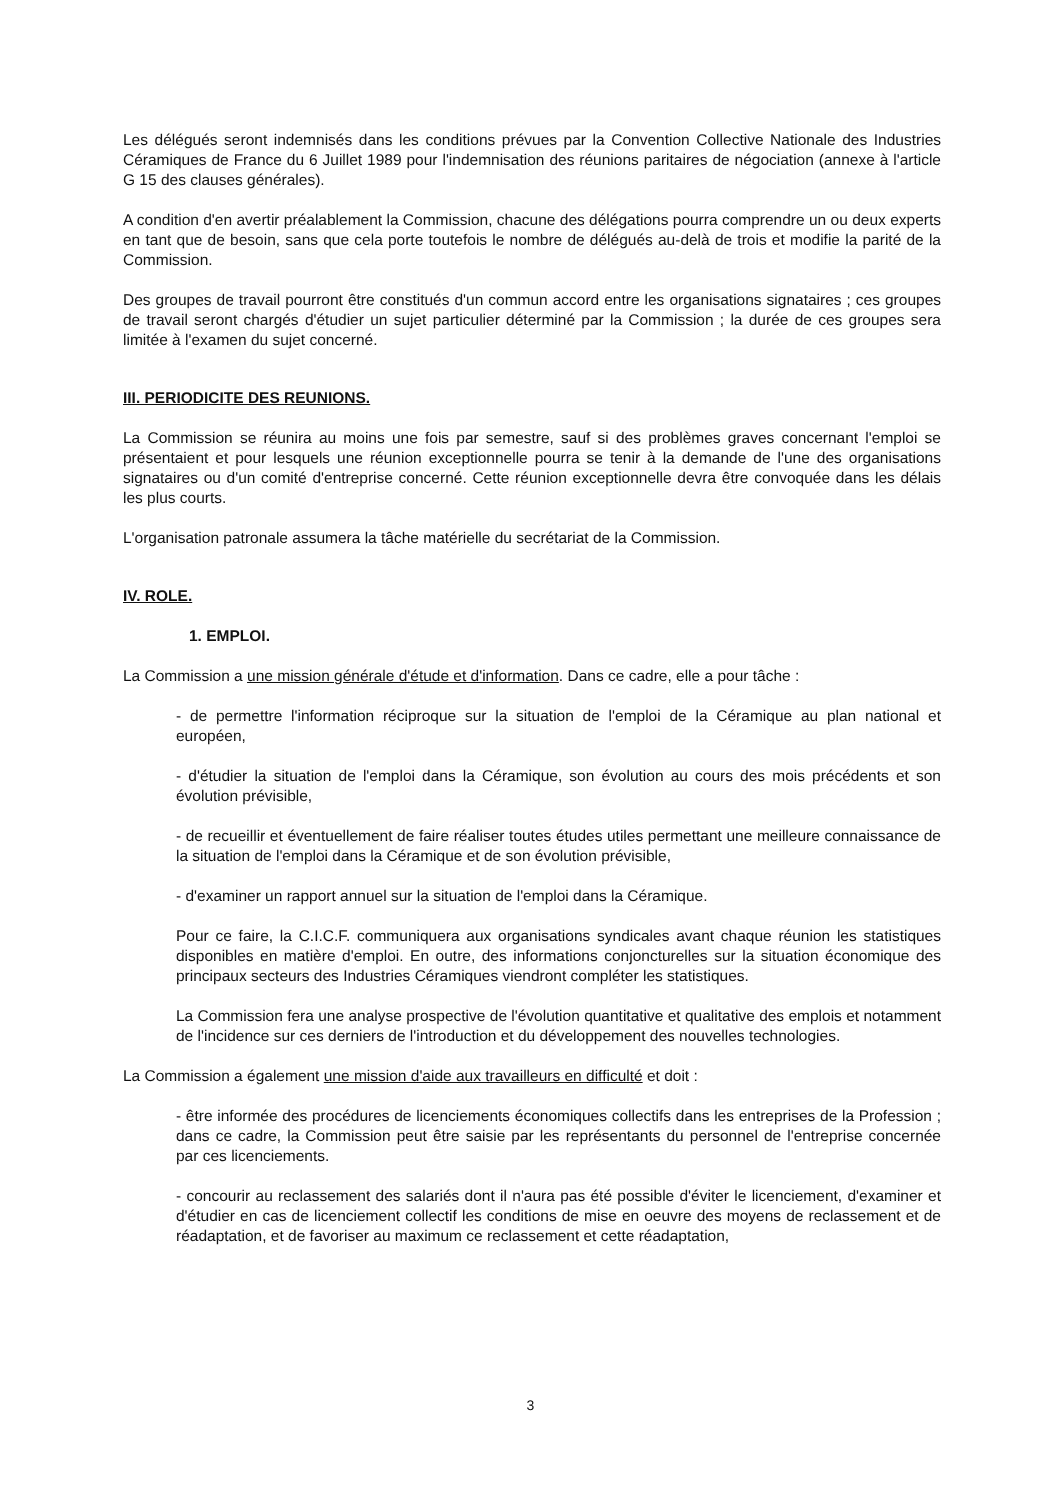Les délégués seront indemnisés dans les conditions prévues par la Convention Collective Nationale des Industries Céramiques de France du 6 Juillet 1989 pour l'indemnisation des réunions paritaires de négociation (annexe à l'article G 15 des clauses générales).
A condition d'en avertir préalablement la Commission, chacune des délégations pourra comprendre un ou deux experts en tant que de besoin, sans que cela porte toutefois le nombre de délégués au-delà de trois et modifie la parité de la Commission.
Des groupes de travail pourront être constitués d'un commun accord entre les organisations signataires ; ces groupes de travail seront chargés d'étudier un sujet particulier déterminé par la Commission ; la durée de ces groupes sera limitée à l'examen du sujet concerné.
III. PERIODICITE DES REUNIONS.
La Commission se réunira au moins une fois par semestre, sauf si des problèmes graves concernant l'emploi se présentaient et pour lesquels une réunion exceptionnelle pourra se tenir à la demande de l'une des organisations signataires ou d'un comité d'entreprise concerné. Cette réunion exceptionnelle devra être convoquée dans les délais les plus courts.
L'organisation patronale assumera la tâche matérielle du secrétariat de la Commission.
IV. ROLE.
1. EMPLOI.
La Commission a une mission générale d'étude et d'information. Dans ce cadre, elle a pour tâche :
- de permettre l'information réciproque sur la situation de l'emploi de la Céramique au plan national et européen,
- d'étudier la situation de l'emploi dans la Céramique, son évolution au cours des mois précédents et son évolution prévisible,
- de recueillir et éventuellement de faire réaliser toutes études utiles permettant une meilleure connaissance de la situation de l'emploi dans la Céramique et de son évolution prévisible,
- d'examiner un rapport annuel sur la situation de l'emploi dans la Céramique.
Pour ce faire, la C.I.C.F. communiquera aux organisations syndicales avant chaque réunion les statistiques disponibles en matière d'emploi. En outre, des informations conjoncturelles sur la situation économique des principaux secteurs des Industries Céramiques viendront compléter les statistiques.
La Commission fera une analyse prospective de l'évolution quantitative et qualitative des emplois et notamment de l'incidence sur ces derniers de l'introduction et du développement des nouvelles technologies.
La Commission a également une mission d'aide aux travailleurs en difficulté et doit :
- être informée des procédures de licenciements économiques collectifs dans les entreprises de la Profession ; dans ce cadre, la Commission peut être saisie par les représentants du personnel de l'entreprise concernée par ces licenciements.
- concourir au reclassement des salariés dont il n'aura pas été possible d'éviter le licenciement, d'examiner et d'étudier en cas de licenciement collectif les conditions de mise en oeuvre des moyens de reclassement et de réadaptation, et de favoriser au maximum ce reclassement et cette réadaptation,
3 ​